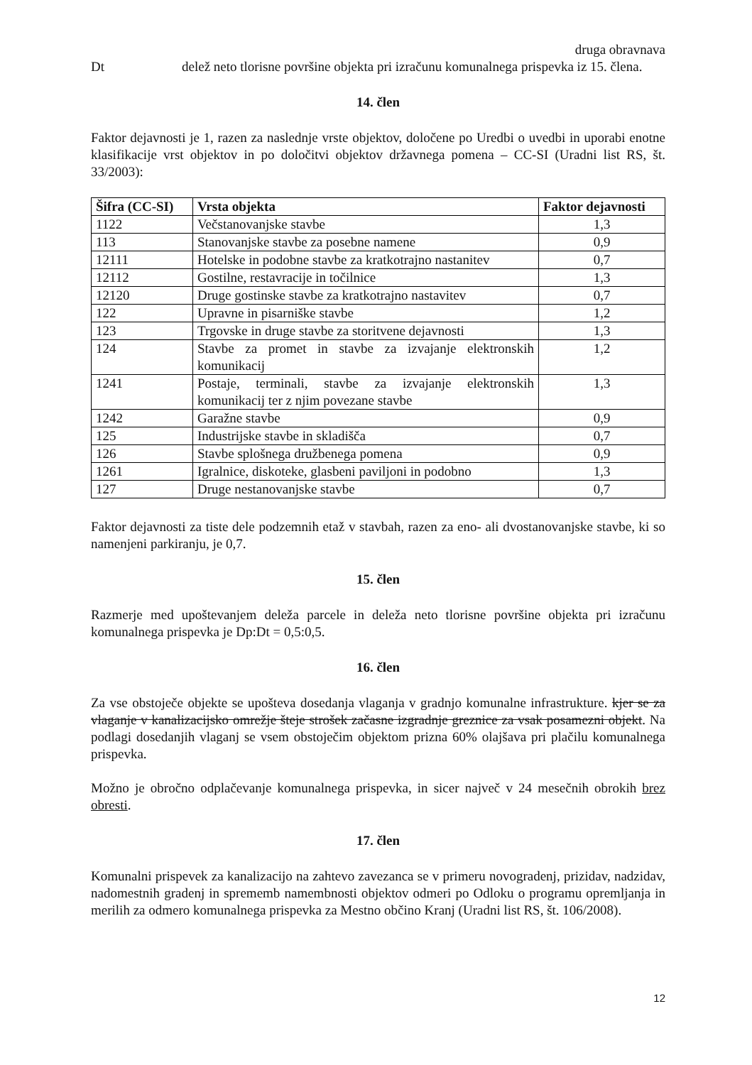druga obravnava
Dt delež neto tlorisne površine objekta pri izračunu komunalnega prispevka iz 15. člena.
14. člen
Faktor dejavnosti je 1, razen za naslednje vrste objektov, določene po Uredbi o uvedbi in uporabi enotne klasifikacije vrst objektov in po določitvi objektov državnega pomena – CC-SI (Uradni list RS, št. 33/2003):
| Šifra (CC-SI) | Vrsta objekta | Faktor dejavnosti |
| --- | --- | --- |
| 1122 | Večstanovanjske stavbe | 1,3 |
| 113 | Stanovanjske stavbe za posebne namene | 0,9 |
| 12111 | Hotelske in podobne stavbe za kratkotrajno nastanitev | 0,7 |
| 12112 | Gostilne, restavracije in točilnice | 1,3 |
| 12120 | Druge gostinske stavbe za kratkotrajno nastavitev | 0,7 |
| 122 | Upravne in pisarniške stavbe | 1,2 |
| 123 | Trgovske in druge stavbe za storitvene dejavnosti | 1,3 |
| 124 | Stavbe za promet in stavbe za izvajanje elektronskih komunikacij | 1,2 |
| 1241 | Postaje, terminali, stavbe za izvajanje elektronskih komunikacij ter z njim povezane stavbe | 1,3 |
| 1242 | Garažne stavbe | 0,9 |
| 125 | Industrijske stavbe in skladišča | 0,7 |
| 126 | Stavbe splošnega družbenega pomena | 0,9 |
| 1261 | Igralnice, diskoteke, glasbeni paviljoni in podobno | 1,3 |
| 127 | Druge nestanovanjske stavbe | 0,7 |
Faktor dejavnosti za tiste dele podzemnih etaž v stavbah, razen za eno- ali dvostanovanjske stavbe, ki so namenjeni parkiranju, je 0,7.
15. člen
Razmerje med upoštevanjem deleža parcele in deleža neto tlorisne površine objekta pri izračunu komunalnega prispevka je Dp:Dt = 0,5:0,5.
16. člen
Za vse obstoječe objekte se upošteva dosedanja vlaganja v gradnjo komunalne infrastrukture. kjer se za vlaganje v kanalizacijsko omrežje šteje strošek začasne izgradnje greznice za vsak posamezni objekt. Na podlagi dosedanjih vlaganj se vsem obstoječim objektom prizna 60% olajšava pri plačilu komunalnega prispevka.
Možno je obročno odplačevanje komunalnega prispevka, in sicer največ v 24 mesečnih obrokih brez obresti.
17. člen
Komunalni prispevek za kanalizacijo na zahtevo zavezanca se v primeru novogradenj, prizidav, nadzidav, nadomestnih gradenj in sprememb namembnosti objektov odmeri po Odloku o programu opremljanja in merilih za odmero komunalnega prispevka za Mestno občino Kranj (Uradni list RS, št. 106/2008).
12